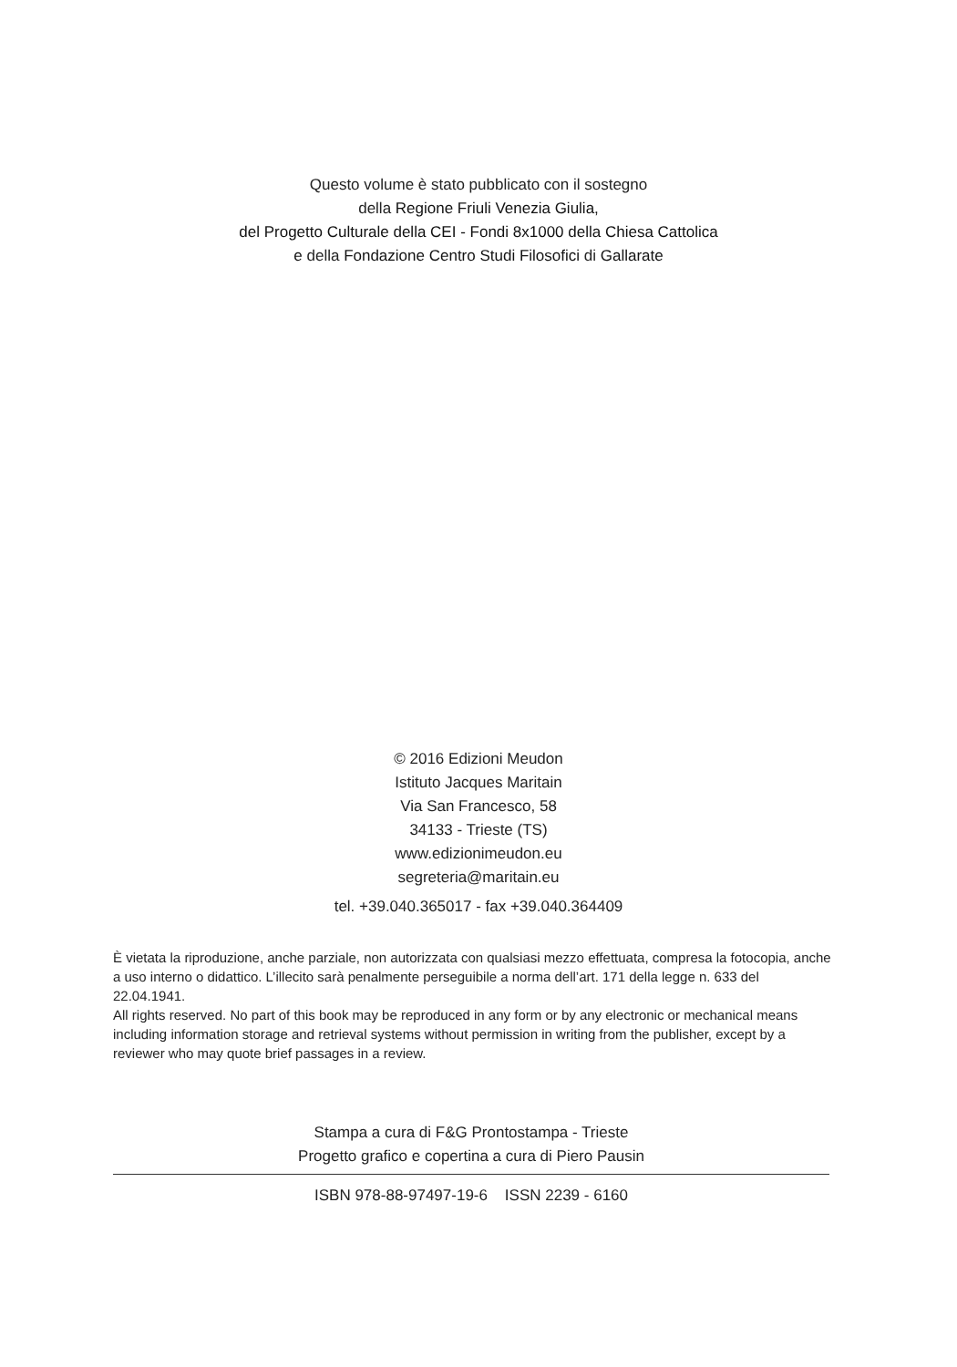Questo volume è stato pubblicato con il sostegno
della Regione Friuli Venezia Giulia,
del Progetto Culturale della CEI - Fondi 8x1000 della Chiesa Cattolica
e della Fondazione Centro Studi Filosofici di Gallarate
© 2016 Edizioni Meudon
Istituto Jacques Maritain
Via San Francesco, 58
34133 - Trieste (TS)
www.edizionimeudon.eu
segreteria@maritain.eu
tel. +39.040.365017 - fax +39.040.364409
È vietata la riproduzione, anche parziale, non autorizzata con qualsiasi mezzo effettuata, compresa la fotocopia, anche a uso interno o didattico. L’illecito sarà penalmente perseguibile a norma dell’art. 171 della legge n. 633 del 22.04.1941.
All rights reserved. No part of this book may be reproduced in any form or by any electronic or mechanical means including information storage and retrieval systems without permission in writing from the publisher, except by a reviewer who may quote brief passages in a review.
Stampa a cura di F&G Prontostampa - Trieste
Progetto grafico e copertina a cura di Piero Pausin
ISBN 978-88-97497-19-6 ISSN 2239 - 6160